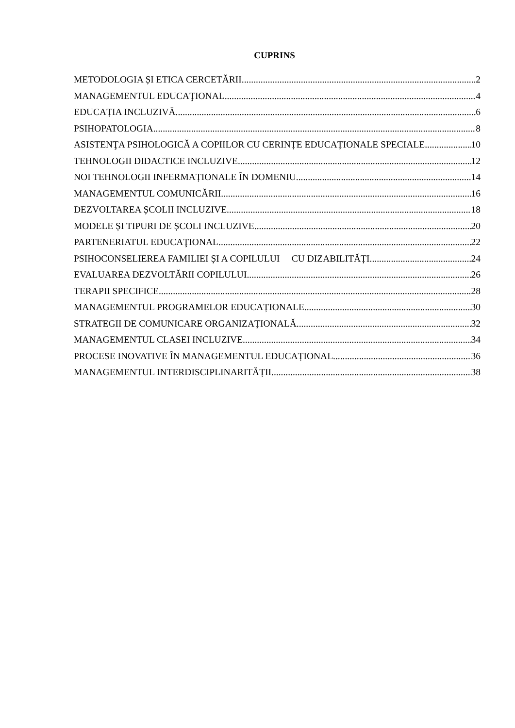CUPRINS
METODOLOGIA ȘI ETICA CERCETĂRII 2
MANAGEMENTUL EDUCAŢIONAL 4
EDUCAȚIA INCLUZIVĂ 6
PSIHOPATOLOGIA 8
ASISTENŢA PSIHOLOGICĂ A COPIILOR CU CERINȚE EDUCAȚIONALE SPECIALE 10
TEHNOLOGII DIDACTICE INCLUZIVE 12
NOI TEHNOLOGII INFERMAȚIONALE ÎN DOMENIU 14
MANAGEMENTUL COMUNICĂRII 16
DEZVOLTAREA ȘCOLII INCLUZIVE 18
MODELE ȘI TIPURI DE ȘCOLI INCLUZIVE 20
PARTENERIATUL EDUCAŢIONAL 22
PSIHOCONSELIEREA FAMILIEI ȘI A COPILULUI CU DIZABILITĂȚI 24
EVALUAREA DEZVOLTĂRII COPILULUI 26
TERAPII SPECIFICE 28
MANAGEMENTUL PROGRAMELOR EDUCAȚIONALE 30
STRATEGII DE COMUNICARE ORGANIZAȚIONALĂ 32
MANAGEMENTUL CLASEI INCLUZIVE 34
PROCESE INOVATIVE ÎN MANAGEMENTUL EDUCAȚIONAL 36
MANAGEMENTUL INTERDISCIPLINARITĂȚII 38